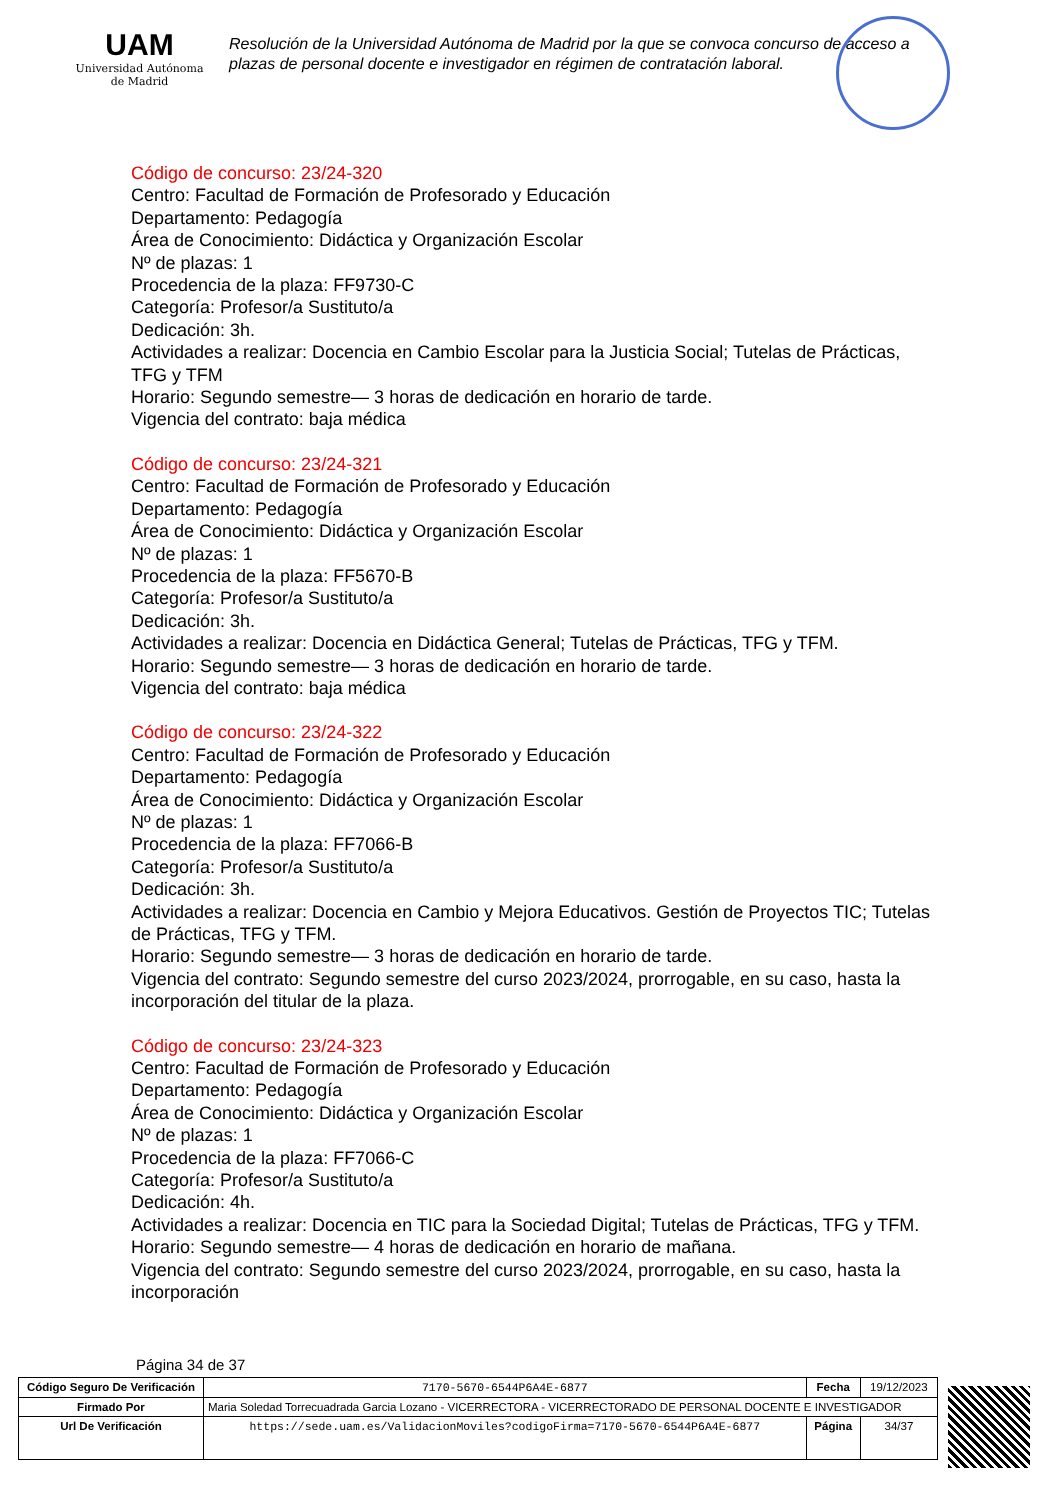UAM
Universidad Autónoma
de Madrid
Resolución de la Universidad Autónoma de Madrid por la que se convoca concurso de acceso a plazas de personal docente e investigador en régimen de contratación laboral.
Código de concurso: 23/24-320
Centro: Facultad de Formación de Profesorado y Educación
Departamento: Pedagogía
Área de Conocimiento: Didáctica y Organización Escolar
Nº de plazas: 1
Procedencia de la plaza: FF9730-C
Categoría: Profesor/a Sustituto/a
Dedicación: 3h.
Actividades a realizar: Docencia en Cambio Escolar para la Justicia Social; Tutelas de Prácticas, TFG y TFM
Horario: Segundo semestre— 3 horas de dedicación en horario de tarde.
Vigencia del contrato: baja médica
Código de concurso: 23/24-321
Centro: Facultad de Formación de Profesorado y Educación
Departamento: Pedagogía
Área de Conocimiento: Didáctica y Organización Escolar
Nº de plazas: 1
Procedencia de la plaza: FF5670-B
Categoría: Profesor/a Sustituto/a
Dedicación: 3h.
Actividades a realizar: Docencia en Didáctica General; Tutelas de Prácticas, TFG y TFM.
Horario: Segundo semestre— 3 horas de dedicación en horario de tarde.
Vigencia del contrato: baja médica
Código de concurso: 23/24-322
Centro: Facultad de Formación de Profesorado y Educación
Departamento: Pedagogía
Área de Conocimiento: Didáctica y Organización Escolar
Nº de plazas: 1
Procedencia de la plaza: FF7066-B
Categoría: Profesor/a Sustituto/a
Dedicación: 3h.
Actividades a realizar: Docencia en Cambio y Mejora Educativos. Gestión de Proyectos TIC; Tutelas de Prácticas, TFG y TFM.
Horario: Segundo semestre— 3 horas de dedicación en horario de tarde.
Vigencia del contrato: Segundo semestre del curso 2023/2024, prorrogable, en su caso, hasta la incorporación del titular de la plaza.
Código de concurso: 23/24-323
Centro: Facultad de Formación de Profesorado y Educación
Departamento: Pedagogía
Área de Conocimiento: Didáctica y Organización Escolar
Nº de plazas: 1
Procedencia de la plaza: FF7066-C
Categoría: Profesor/a Sustituto/a
Dedicación: 4h.
Actividades a realizar: Docencia en TIC para la Sociedad Digital; Tutelas de Prácticas, TFG y TFM.
Horario: Segundo semestre— 4 horas de dedicación en horario de mañana.
Vigencia del contrato: Segundo semestre del curso 2023/2024, prorrogable, en su caso, hasta la incorporación
Página 34 de 37
| Código Seguro De Verificación | 7170-5670-6544P6A4E-6877 | Fecha | 19/12/2023 |
| Firmado Por | Maria Soledad Torrecuadrada Garcia Lozano - VICERRECTORA - VICERRECTORADO DE PERSONAL DOCENTE E INVESTIGADOR | | |
| Url De Verificación | https://sede.uam.es/ValidacionMoviles?codigoFirma=7170-5670-6544P6A4E-6877 | Página | 34/37 |